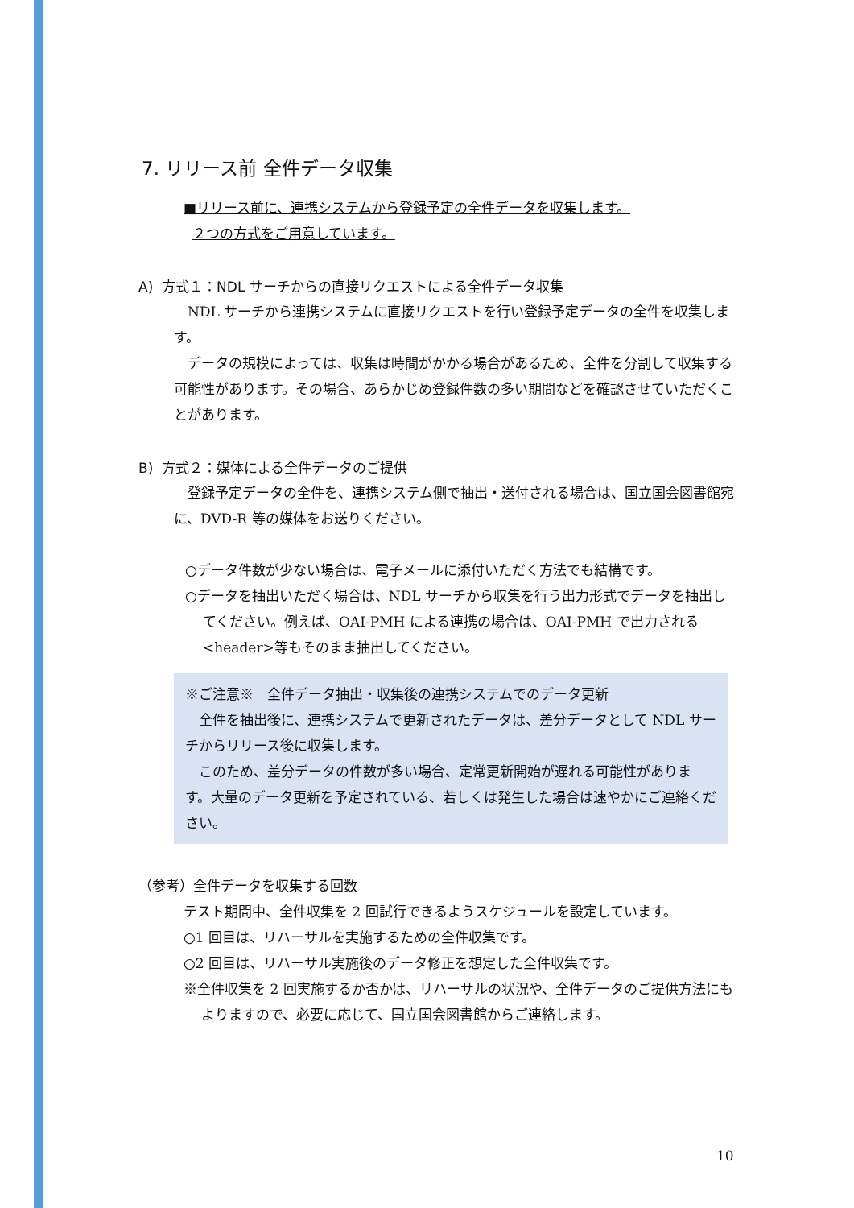7. リリース前 全件データ収集
■リリース前に、連携システムから登録予定の全件データを収集します。
２つの方式をご用意しています。
A) 方式１：NDL サーチからの直接リクエストによる全件データ収集
NDL サーチから連携システムに直接リクエストを行い登録予定データの全件を収集します。
データの規模によっては、収集は時間がかかる場合があるため、全件を分割して収集する可能性があります。その場合、あらかじめ登録件数の多い期間などを確認させていただくことがあります。
B) 方式２：媒体による全件データのご提供
登録予定データの全件を、連携システム側で抽出・送付される場合は、国立国会図書館宛に、DVD-R 等の媒体をお送りください。
○データ件数が少ない場合は、電子メールに添付いただく方法でも結構です。
○データを抽出いただく場合は、NDL サーチから収集を行う出力形式でデータを抽出してください。例えば、OAI-PMH による連携の場合は、OAI-PMH で出力される<header>等もそのまま抽出してください。
※ご注意※　全件データ抽出・収集後の連携システムでのデータ更新
全件を抽出後に、連携システムで更新されたデータは、差分データとして NDL サーチからリリース後に収集します。
このため、差分データの件数が多い場合、定常更新開始が遅れる可能性があります。大量のデータ更新を予定されている、若しくは発生した場合は速やかにご連絡ください。
（参考）全件データを収集する回数
テスト期間中、全件収集を 2 回試行できるようスケジュールを設定しています。
○1 回目は、リハーサルを実施するための全件収集です。
○2 回目は、リハーサル実施後のデータ修正を想定した全件収集です。
※全件収集を 2 回実施するか否かは、リハーサルの状況や、全件データのご提供方法にもよりますので、必要に応じて、国立国会図書館からご連絡します。
10